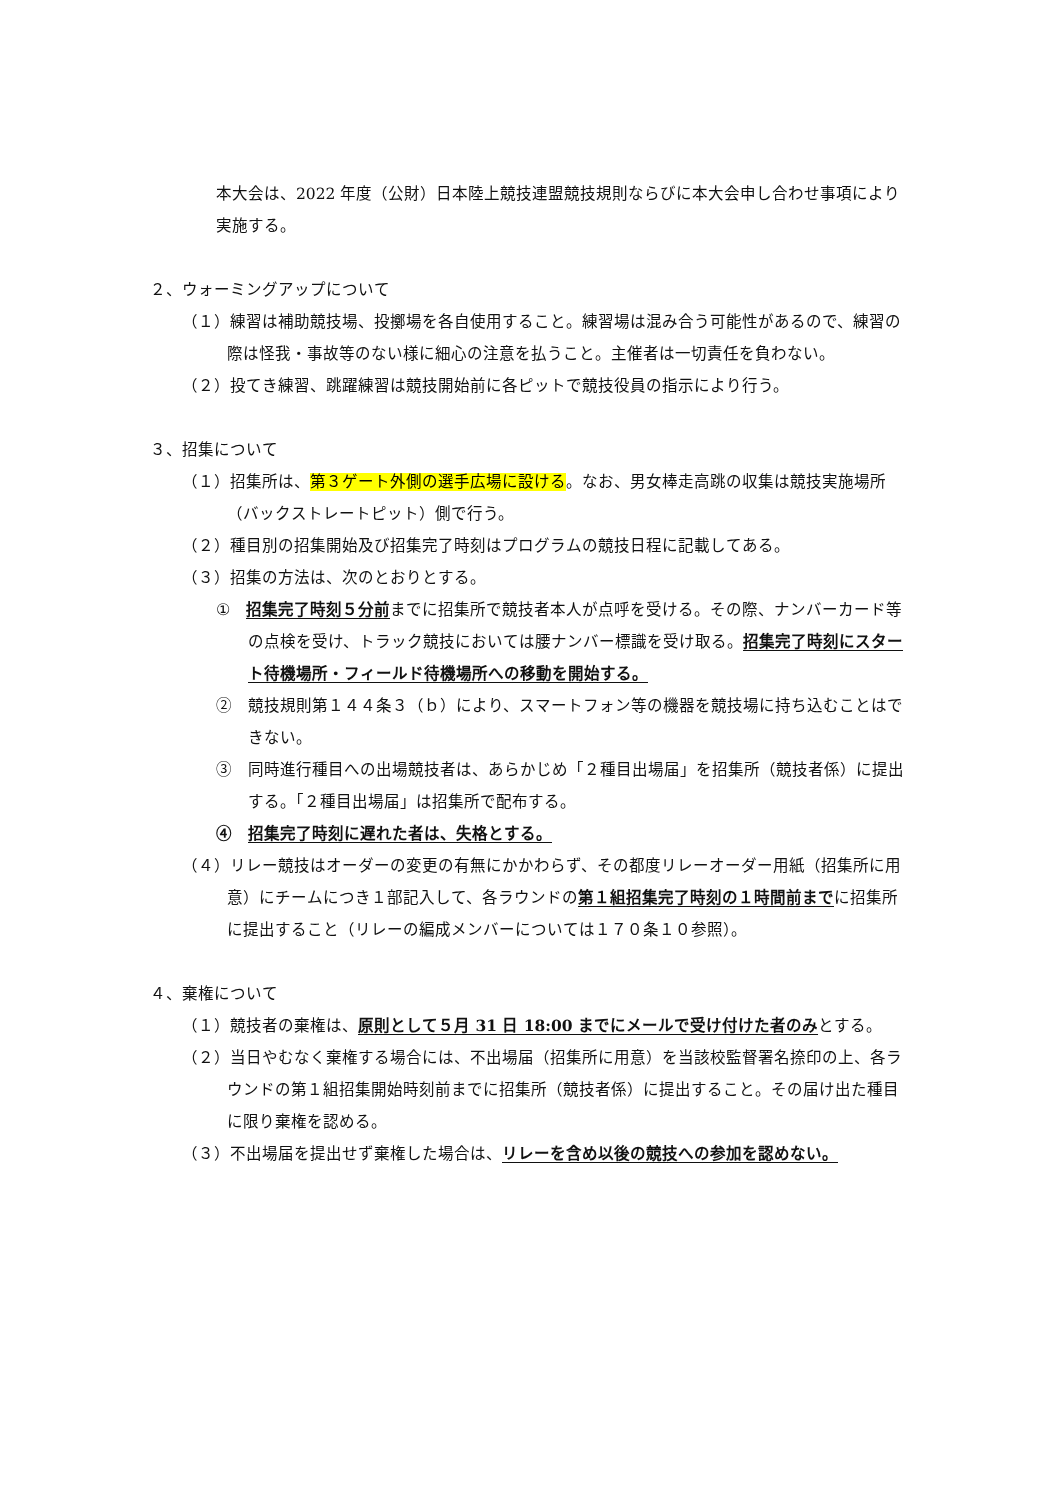本大会は、2022 年度（公財）日本陸上競技連盟競技規則ならびに本大会申し合わせ事項により実施する。
２、ウォーミングアップについて
（１）練習は補助競技場、投擲場を各自使用すること。練習場は混み合う可能性があるので、練習の際は怪我・事故等のない様に細心の注意を払うこと。主催者は一切責任を負わない。
（２）投てき練習、跳躍練習は競技開始前に各ピットで競技役員の指示により行う。
３、招集について
（１）招集所は、第３ゲート外側の選手広場に設ける。なお、男女棒走高跳の収集は競技実施場所（バックストレートピット）側で行う。
（２）種目別の招集開始及び招集完了時刻はプログラムの競技日程に記載してある。
（３）招集の方法は、次のとおりとする。
①　招集完了時刻５分前までに招集所で競技者本人が点呼を受ける。その際、ナンバーカード等の点検を受け、トラック競技においては腰ナンバー標識を受け取る。招集完了時刻にスタート待機場所・フィールド待機場所への移動を開始する。
②　競技規則第１４４条３（ｂ）により、スマートフォン等の機器を競技場に持ち込むことはできない。
③　同時進行種目への出場競技者は、あらかじめ「２種目出場届」を招集所（競技者係）に提出する。「２種目出場届」は招集所で配布する。
④　招集完了時刻に遅れた者は、失格とする。
（４）リレー競技はオーダーの変更の有無にかかわらず、その都度リレーオーダー用紙（招集所に用意）にチームにつき１部記入して、各ラウンドの第１組招集完了時刻の１時間前までに招集所に提出すること（リレーの編成メンバーについては１７０条１０参照）。
４、棄権について
（１）競技者の棄権は、原則として５月 31 日 18:00 までにメールで受け付けた者のみとする。
（２）当日やむなく棄権する場合には、不出場届（招集所に用意）を当該校監督署名捺印の上、各ラウンドの第１組招集開始時刻前までに招集所（競技者係）に提出すること。その届け出た種目に限り棄権を認める。
（３）不出場届を提出せず棄権した場合は、リレーを含め以後の競技への参加を認めない。